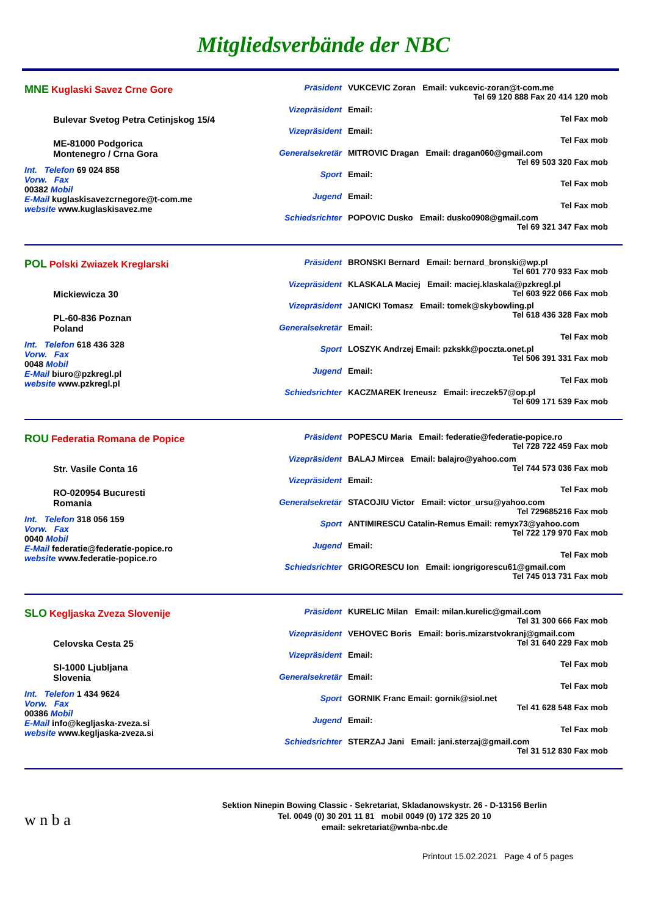Mitgliedsverbände der NBC
MNE Kuglaski Savez Crne Gore
Bulevar Svetog Petra Cetinjskog 15/4
ME-81000 Podgorica
Montenegro / Crna Gora
Int. Telefon 69 024 858
Vorw. Fax
00382 Mobil
E-Mail kuglaskisavezcrnegore@t-com.me
website www.kuglaskisavez.me
Präsident VUKCEVIC Zoran Email: vukcevic-zoran@t-com.me
Tel 69 120 888 Fax 20 414 120 mob
Vizepräsident Email:
Tel Fax mob
Vizepräsident Email:
Tel Fax mob
Generalsekretär
MITROVIC Dragan Email: dragan060@gmail.com
Tel 69 503 320 Fax mob
Sport Email:
Tel Fax mob
Jugend Email:
Tel Fax mob
Schiedsrichter POPOVIC Dusko Email: dusko0908@gmail.com
Tel 69 321 347 Fax mob
POL Polski Zwiazek Kreglarski
Mickiewicza 30
PL-60-836 Poznan
Poland
Int. Telefon 618 436 328
Vorw. Fax
0048 Mobil
E-Mail biuro@pzkregl.pl
website www.pzkregl.pl
Präsident BRONSKI Bernard Email: bernard_bronski@wp.pl
Tel 601 770 933 Fax mob
Vizepräsident KLASKALA Maciej Email: maciej.klaskala@pzkregl.pl
Tel 603 922 066 Fax mob
Vizepräsident JANICKI Tomasz Email: tomek@skybowling.pl
Tel 618 436 328 Fax mob
Generalsekretär
Email:
Tel Fax mob
Sport LOSZYK Andrzej Email: pzkskk@poczta.onet.pl
Tel 506 391 331 Fax mob
Jugend Email:
Tel Fax mob
Schiedsrichter KACZMAREK Ireneusz Email: ireczek57@op.pl
Tel 609 171 539 Fax mob
ROU Federatia Romana de Popice
Str. Vasile Conta 16
RO-020954 Bucuresti
Romania
Int. Telefon 318 056 159
Vorw. Fax
0040 Mobil
E-Mail federatie@federatie-popice.ro
website www.federatie-popice.ro
Präsident POPESCU Maria Email: federatie@federatie-popice.ro
Tel 728 722 459 Fax mob
Vizepräsident BALAJ Mircea Email: balajro@yahoo.com
Tel 744 573 036 Fax mob
Vizepräsident Email:
Tel Fax mob
Generalsekretär
STACOJIU Victor Email: victor_ursu@yahoo.com
Tel 729685216 Fax mob
Sport ANTIMIRESCU Catalin-Remus Email: remyx73@yahoo.com
Tel 722 179 970 Fax mob
Jugend Email:
Tel Fax mob
Schiedsrichter GRIGORESCU Ion Email: iongrigorescu61@gmail.com
Tel 745 013 731 Fax mob
SLO Kegljaska Zveza Slovenije
Celovska Cesta 25
SI-1000 Ljubljana
Slovenia
Int. Telefon 1 434 9624
Vorw. Fax
00386 Mobil
E-Mail info@kegljaska-zveza.si
website www.kegljaska-zveza.si
Präsident KURELIC Milan Email: milan.kurelic@gmail.com
Tel 31 300 666 Fax mob
Vizepräsident VEHOVEC Boris Email: boris.mizarstvokranj@gmail.com
Tel 31 640 229 Fax mob
Vizepräsident Email:
Tel Fax mob
Generalsekretär
Email:
Tel Fax mob
Sport GORNIK Franc Email: gornik@siol.net
Tel 41 628 548 Fax mob
Jugend Email:
Tel Fax mob
Schiedsrichter STERZAJ Jani Email: jani.sterzaj@gmail.com
Tel 31 512 830 Fax mob
w n b a
Sektion Ninepin Bowing Classic - Sekretariat, Skladanowskystr. 26 - D-13156 Berlin
Tel. 0049 (0) 30 201 11 81 mobil 0049 (0) 172 325 20 10
email: sekretariat@wnba-nbc.de
Printout 15.02.2021 Page 4 of 5 pages